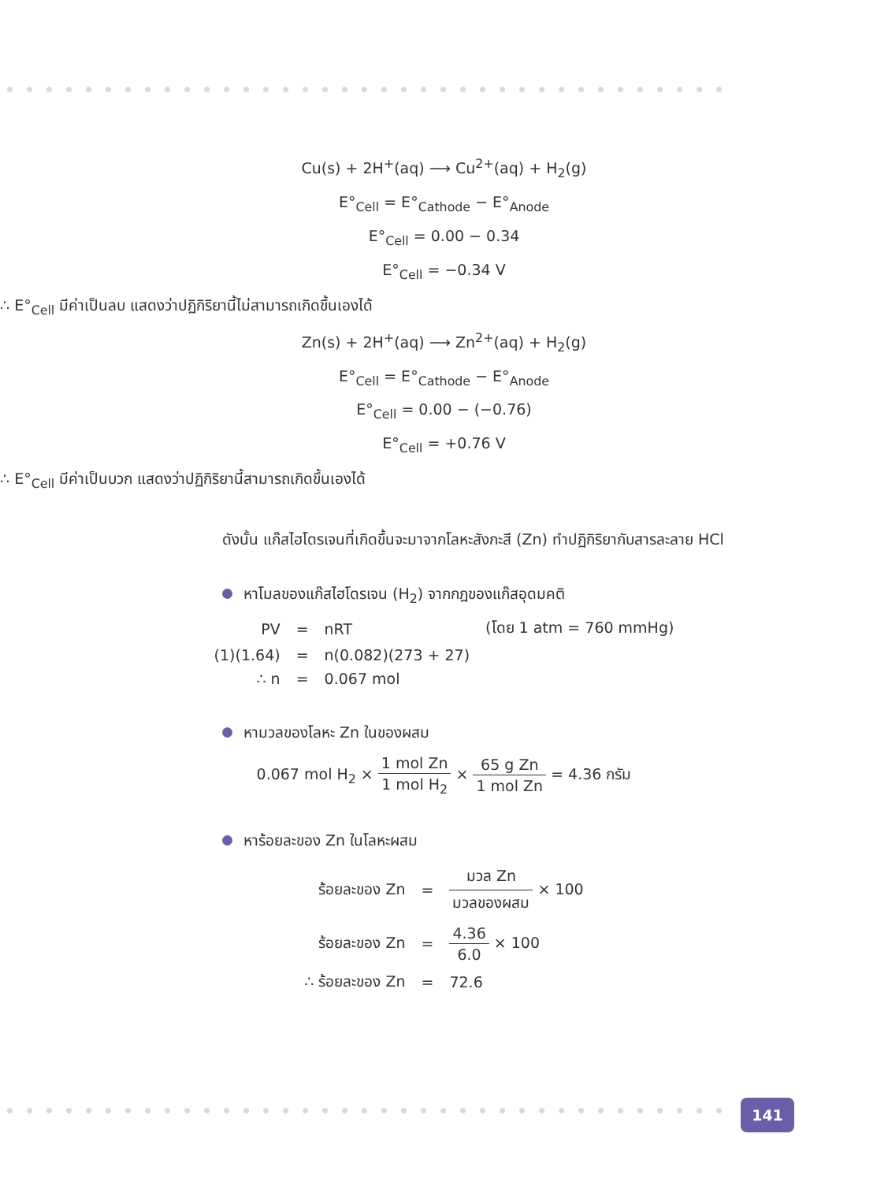Cu(s) + 2H<sup>+</sup>(aq) ⟶ Cu<sup>2+</sup>(aq) + H<sub>2</sub>(g)
E°<sub>Cell</sub> = E°<sub>Cathode</sub> − E°<sub>Anode</sub>
E°<sub>Cell</sub> = 0.00 − 0.34
E°<sub>Cell</sub> = −0.34 V
∴ E°<sub>Cell</sub> มีค่าเป็นลบ แสดงว่าปฏิกิริยานี้ไม่สามารถเกิดขึ้นเองได้
Zn(s) + 2H<sup>+</sup>(aq) ⟶ Zn<sup>2+</sup>(aq) + H<sub>2</sub>(g)
E°<sub>Cell</sub> = E°<sub>Cathode</sub> − E°<sub>Anode</sub>
E°<sub>Cell</sub> = 0.00 − (−0.76)
E°<sub>Cell</sub> = +0.76 V
∴ E°<sub>Cell</sub> มีค่าเป็นบวก แสดงว่าปฏิกิริยานี้สามารถเกิดขึ้นเองได้
ดังนั้น แก๊สไฮโดรเจนที่เกิดขึ้นจะมาจากโลหะสังกะสี (Zn) ทำปฏิกิริยากับสารละลาย HCl
หาโมลของแก๊สไฮโดรเจน (H<sub>2</sub>) จากกฎของแก๊สอุดมคติ
| PV | = | nRT | (โดย 1 atm = 760 mmHg) |
| (1)(1.64) | = | n(0.082)(273 + 27) | |
| ∴ n | = | 0.067 mol | |
หามวลของโลหะ Zn ในของผสม
0.067 mol H<sub>2</sub> × 1 mol Zn 1 mol H<sub>2</sub> × 65 g Zn 1 mol Zn = 4.36 กรัม
หาร้อยละของ Zn ในโลหะผสม
| ร้อยละของ Zn | = | มวล Zn มวลของผสม × 100 |
| ร้อยละของ Zn | = | 4.36 6.0 × 100 |
| ∴ ร้อยละของ Zn | = | 72.6 |
141